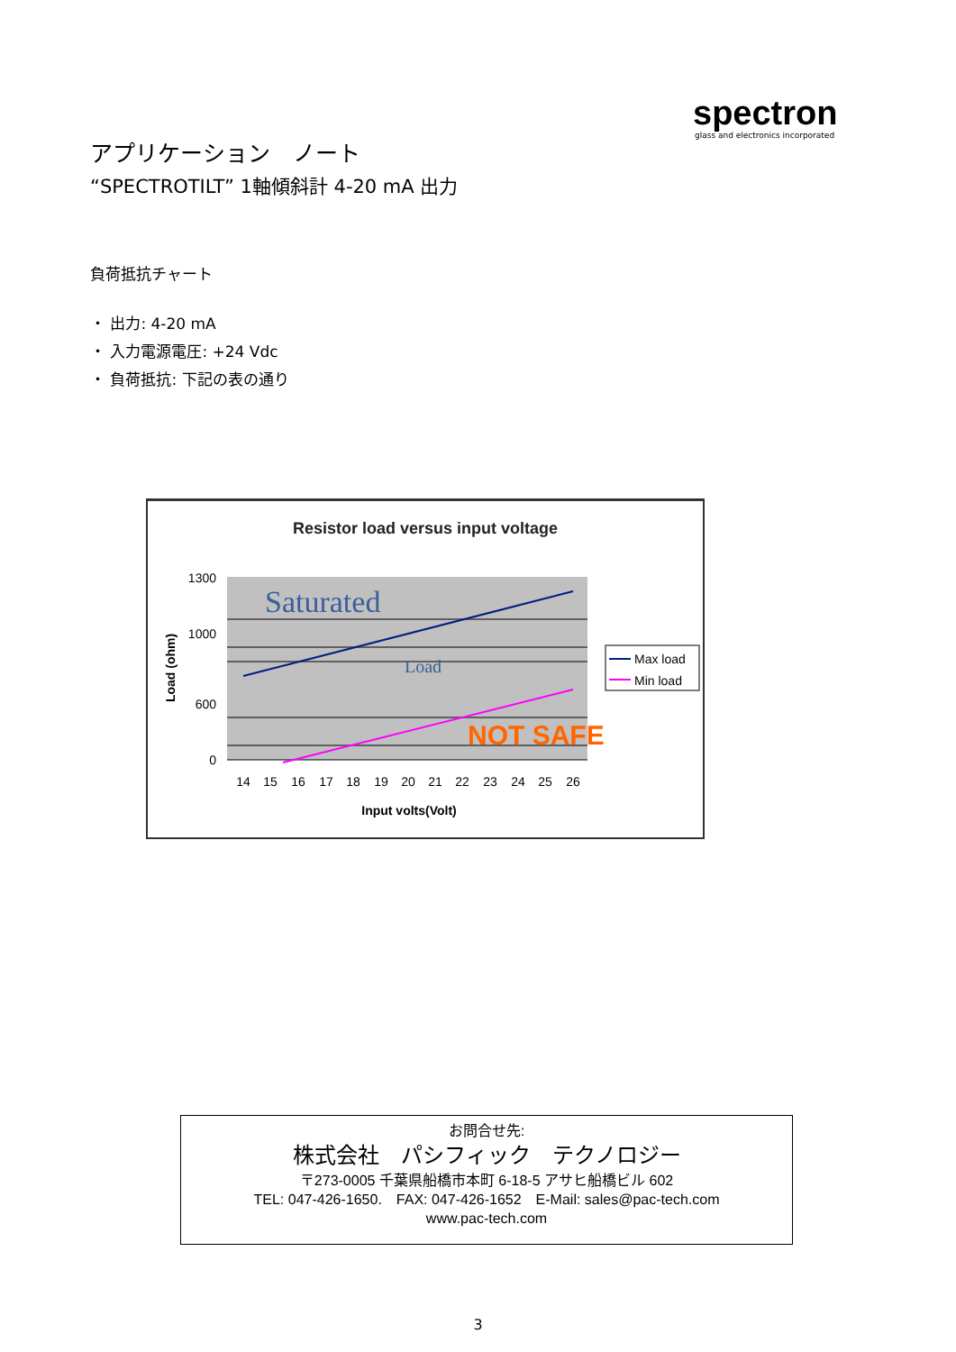spectron
glass and electronics incorporated
アプリケーション　ノート
“SPECTROTILT” 1軸傾斜計 4-20 mA 出力
負荷抵抗チャート
・ 出力: 4-20 mA
・ 入力電源電圧: +24 Vdc
・ 負荷抵抗: 下記の表の通り
Resistor load versus input voltage
Saturated
Load
NOT SAFE
1300
1000
600
0
14
15
16
17
18
19
20
21
22
23
24
25
26
Input volts(Volt)
Load (ohm)
Max load
Min load
お問合せ先:
株式会社　パシフィック　テクノロジー
〒273-0005 千葉県船橋市本町 6-18-5 アサヒ船橋ビル 602
TEL: 047-426-1650.　FAX: 047-426-1652　E-Mail: sales@pac-tech.com
www.pac-tech.com
3